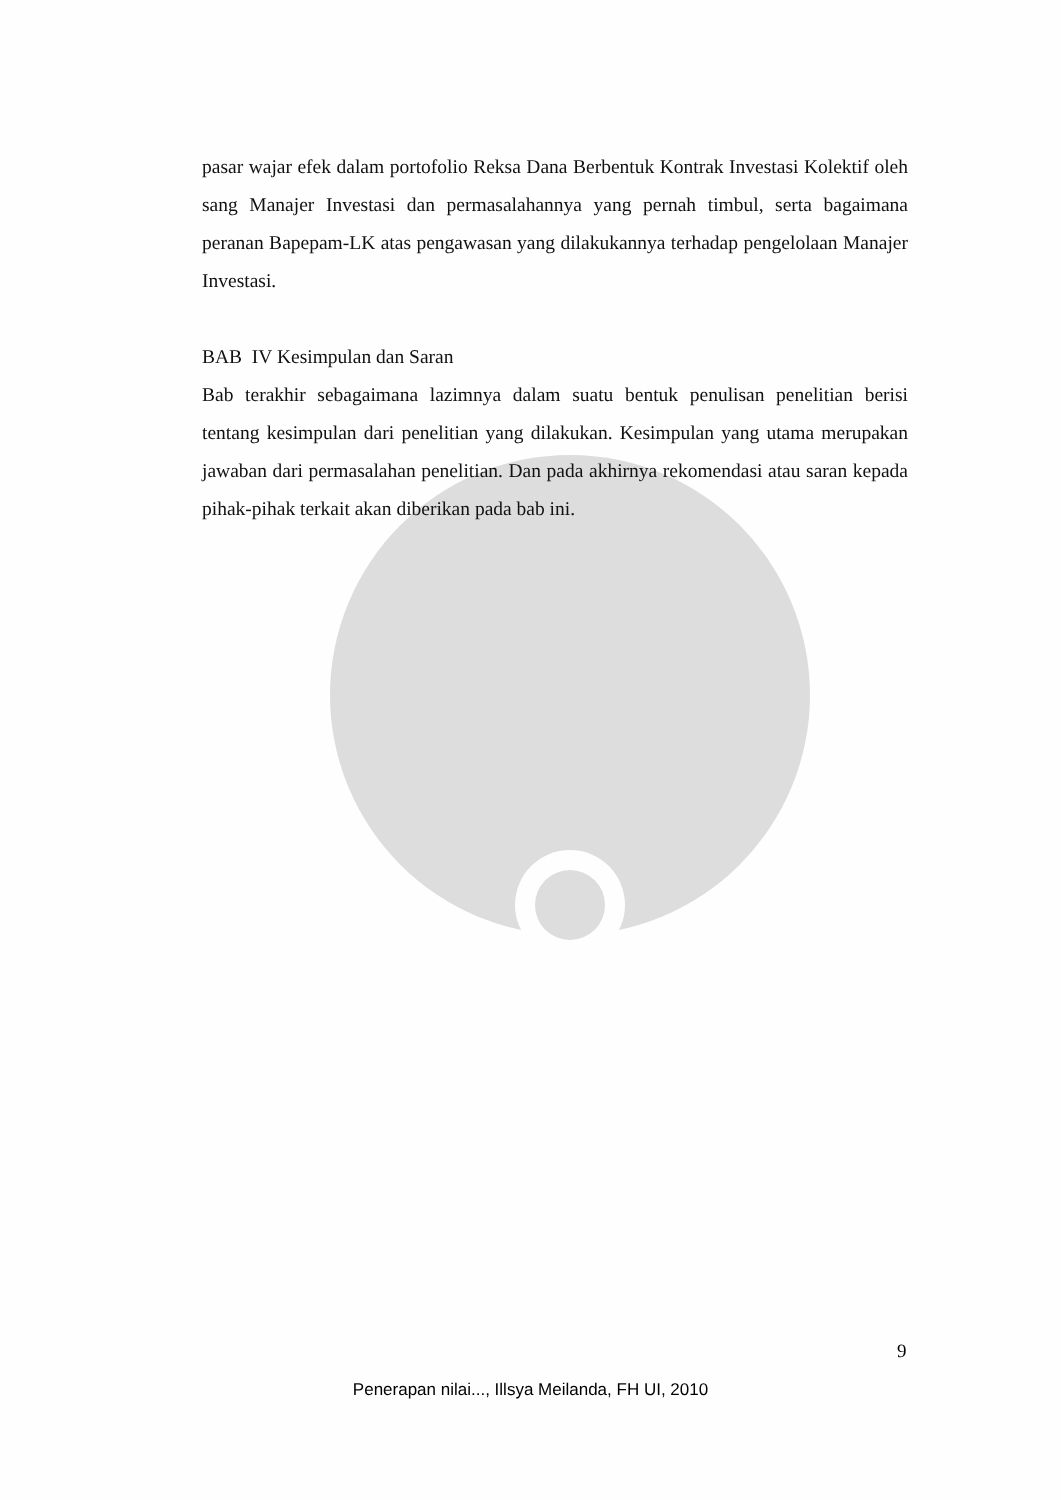pasar wajar efek dalam portofolio Reksa Dana Berbentuk Kontrak Investasi Kolektif oleh sang Manajer Investasi dan permasalahannya yang pernah timbul, serta bagaimana peranan Bapepam-LK atas pengawasan yang dilakukannya terhadap pengelolaan Manajer Investasi.
BAB IV Kesimpulan dan Saran
Bab terakhir sebagaimana lazimnya dalam suatu bentuk penulisan penelitian berisi tentang kesimpulan dari penelitian yang dilakukan. Kesimpulan yang utama merupakan jawaban dari permasalahan penelitian. Dan pada akhirnya rekomendasi atau saran kepada pihak-pihak terkait akan diberikan pada bab ini.
9
Penerapan nilai..., Illsya Meilanda, FH UI, 2010